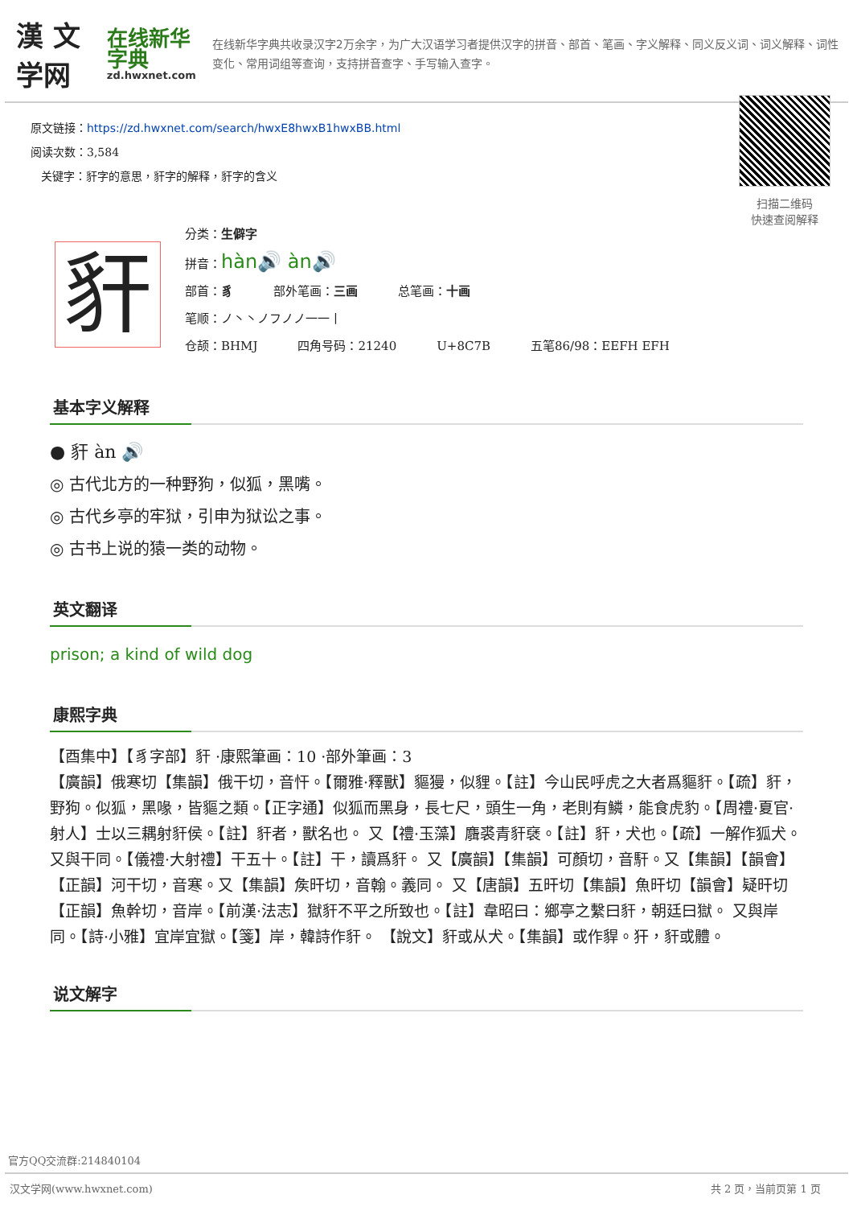漢 文学网
在线新华字典
zd.hwxnet.com
在线新华字典共收录汉字2万余字，为广大汉语学习者提供汉字的拼音、部首、笔画、字义解释、同义反义词、词义解释、词性变化、常用词组等查询，支持拼音查字、手写输入查字。
原文链接：https://zd.hwxnet.com/search/hwxE8hwxB1hwxBB.html
阅读次数：3,584
关键字：豻字的意思，豻字的解释，豻字的含义
扫描二维码
快速查阅解释
豻
分类：生僻字
拼音：hàn🔊 àn🔊
部首：豸 部外笔画：三画 总笔画：十画
笔顺：ノ丶丶ノフノノ一一丨
仓颉：BHMJ 四角号码：21240 U+8C7B 五笔86/98：EEFH EFH
基本字义解释
● 豻 àn 🔊
◎ 古代北方的一种野狗，似狐，黑嘴。
◎ 古代乡亭的牢狱，引申为狱讼之事。
◎ 古书上说的猿一类的动物。
英文翻译
prison; a kind of wild dog
康熙字典
【酉集中】【豸字部】豻 ·康熙筆画：10 ·部外筆画：3
【廣韻】俄寒切【集韻】俄干切，音忓。【爾雅·釋獸】貙獌，似貍。【註】今山民呼虎之大者爲貙豻。【疏】豻，野狗。似狐，黑喙，皆貙之類。【正字通】似狐而黑身，長七尺，頭生一角，老則有鱗，能食虎豹。【周禮·夏官·射人】士以三耦射豻侯。【註】豻者，獸名也。 又【禮·玉藻】麛裘青豻褎。【註】豻，犬也。【疏】一解作狐犬。 又與干同。【儀禮·大射禮】干五十。【註】干，讀爲豻。 又【廣韻】【集韻】可顏切，音馯。又【集韻】【韻會】【正韻】河干切，音寒。又【集韻】矦旰切，音翰。義同。 又【唐韻】五旰切【集韻】魚旰切【韻會】疑旰切【正韻】魚幹切，音岸。【前漢·法志】獄豻不平之所致也。【註】韋昭曰：鄉亭之繫曰豻，朝廷曰獄。 又與岸同。【詩·小雅】宜岸宜獄。【箋】岸，韓詩作豻。 【說文】豻或从犬。【集韻】或作貋。犴，豻或體。
说文解字
官方QQ交流群:214840104
汉文学网(www.hwxnet.com) 共 2 页，当前页第 1 页